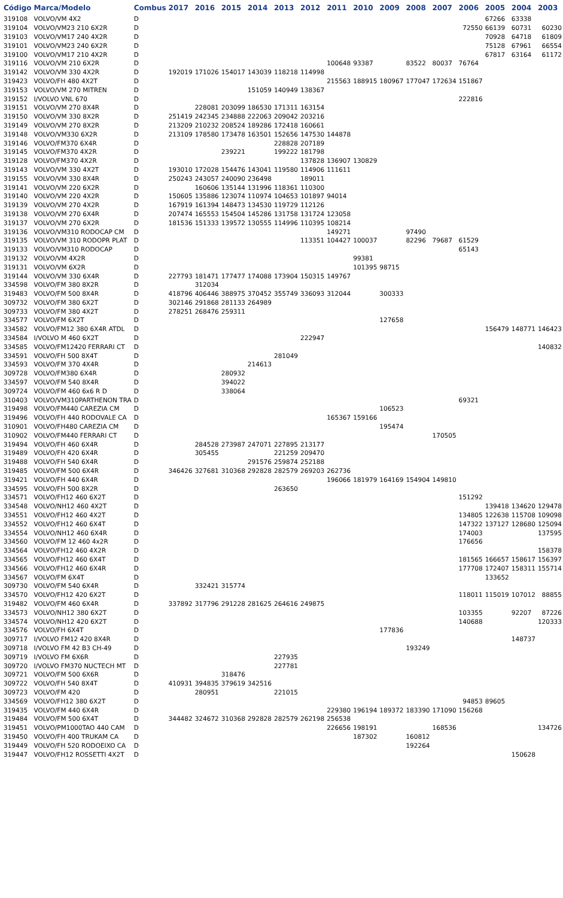| Código | Marca/Modelo | Combus | 2017 | 2016 | 2015 | 2014 | 2013 | 2012 | 2011 | 2010 | 2009 | 2008 | 2007 | 2006 | 2005 | 2004 | 2003 |
| --- | --- | --- | --- | --- | --- | --- | --- | --- | --- | --- | --- | --- | --- | --- | --- | --- | --- |
| 319108 | VOLVO/VM 4X2 | D | | | | | | | | | | | | | 67266 | 63338 | |
| 319104 | VOLVO/VM23 210 6X2R | D | | | | | | | | | | | | 72550 | 66139 | 60731 | 60230 |
| 319103 | VOLVO/VM17 240 4X2R | D | | | | | | | | | | | | | 70928 | 64718 | 61809 |
| 319101 | VOLVO/VM23 240 6X2R | D | | | | | | | | | | | | | 75128 | 67961 | 66554 |
| 319100 | VOLVO/VM17 210 4X2R | D | | | | | | | | | | | | | 67817 | 63164 | 61172 |
| 319116 | VOLVO/VM 210 6X2R | D | | | | | | | 100648 | 93387 | | 83522 | 80037 | 76764 | | | |
| 319142 | VOLVO/VM 330 4X2R | D | 192019 | 171026 | 154017 | 143039 | 118218 | 114998 | | | | | | | | | |
| 319423 | VOLVO/FH 480 4X2T | D | | | | | | | 215563 | 188915 | 180967 | 177047 | 172634 | 151867 | | | |
| 319153 | VOLVO/VM 270 MITREN | D | | | | 151059 | 140949 | 138367 | | | | | | | | | |
| 319152 | I/VOLVO VNL 670 | D | | | | | | | | | | | | 222816 | | | |
| 319151 | VOLVO/VM 270 8X4R | D | | 228081 | 203099 | 186530 | 171311 | 163154 | | | | | | | | | |
| 319150 | VOLVO/VM 330 8X2R | D | 251419 | 242345 | 234888 | 222063 | 209042 | 203216 | | | | | | | | | |
| 319149 | VOLVO/VM 270 8X2R | D | 213209 | 210232 | 208524 | 189286 | 172418 | 160661 | | | | | | | | | |
| 319148 | VOLVO/VM330 6X2R | D | 213109 | 178580 | 173478 | 163501 | 152656 | 147530 | 144878 | | | | | | | | |
| 319146 | VOLVO/FM370 6X4R | D | | | | | 228828 | 207189 | | | | | | | | | |
| 319145 | VOLVO/FM370 4X2R | D | | | 239221 | | 199222 | 181798 | | | | | | | | | |
| 319128 | VOLVO/FM370 4X2R | D | | | | | | 137828 | 136907 | 130829 | | | | | | | |
| 319143 | VOLVO/VM 330 4X2T | D | 193010 | 172028 | 154476 | 143041 | 119580 | 114906 | 111611 | | | | | | | | |
| 319155 | VOLVO/VM 330 8X4R | D | 250243 | 243057 | 240090 | 236498 | | 189011 | | | | | | | | | |
| 319141 | VOLVO/VM 220 6X2R | D | | 160606 | 135144 | 131996 | 118361 | 110300 | | | | | | | | | |
| 319140 | VOLVO/VM 220 4X2R | D | 150605 | 135886 | 123074 | 110974 | 104653 | 101897 | 94014 | | | | | | | | |
| 319139 | VOLVO/VM 270 4X2R | D | 167919 | 161394 | 148473 | 134530 | 119729 | 112126 | | | | | | | | | |
| 319138 | VOLVO/VM 270 6X4R | D | 207474 | 165553 | 154504 | 145286 | 131758 | 131724 | 123058 | | | | | | | | |
| 319137 | VOLVO/VM 270 6X2R | D | 181536 | 151333 | 139572 | 130555 | 114996 | 110395 | 108214 | | | | | | | | |
| 319136 | VOLVO/VM310 RODOCAP CM | D | | | | | | | 149271 | | | 97490 | | | | | |
| 319135 | VOLVO/VM 310 RODOPR PLAT | D | | | | | | 113351 | 104427 | 100037 | | 82296 | 79687 | 61529 | | | |
| 319133 | VOLVO/VM310 RODOCAP | D | | | | | | | | | | | | 65143 | | | |
| 319132 | VOLVO/VM 4X2R | D | | | | | | | | 99381 | | | | | | | |
| 319131 | VOLVO/VM 6X2R | D | | | | | | | | 101395 | 98715 | | | | | | |
| 319144 | VOLVO/VM 330 6X4R | D | 227793 | 181471 | 177477 | 174088 | 173904 | 150315 | 149767 | | | | | | | | |
| 334598 | VOLVO/FM 380 8X2R | D | | 312034 | | | | | | | | | | | | | |
| 319483 | VOLVO/FM 500 8X4R | D | 418796 | 406446 | 388975 | 370452 | 355749 | 336093 | 312044 | | 300333 | | | | | | |
| 309732 | VOLVO/FM 380 6X2T | D | 302146 | 291868 | 281133 | 264989 | | | | | | | | | | | |
| 309733 | VOLVO/FM 380 4X2T | D | 278251 | 268476 | 259311 | | | | | | | | | | | | |
| 334577 | VOLVO/FM 6X2T | D | | | | | | | | | 127658 | | | | | | |
| 334582 | VOLVO/FM12 380 6X4R ATDL | D | | | | | | | | | | | | | 156479 | 148771 | 146423 |
| 334584 | I/VOLVO M 460 6X2T | D | | | | | | 222947 | | | | | | | | | |
| 334585 | VOLVO/FM12420 FERRARI CT | D | | | | | | | | | | | | | | | 140832 |
| 334591 | VOLVO/FH 500 8X4T | D | | | | | 281049 | | | | | | | | | | |
| 334593 | VOLVO/FM 370 4X4R | D | | | | 214613 | | | | | | | | | | | |
| 309728 | VOLVO/FM380 6X4R | D | | | 280932 | | | | | | | | | | | | |
| 334597 | VOLVO/FM 540 8X4R | D | | | 394022 | | | | | | | | | | | | |
| 309724 | VOLVO/FM 460 6x6 R D | D | | | 338064 | | | | | | | | | | | | |
| 310403 | VOLVO/VM310PARTHENON TRA | D | | | | | | | | | | | | 69321 | | | |
| 319498 | VOLVO/FM440 CAREZIA CM | D | | | | | | | | | 106523 | | | | | | |
| 319496 | VOLVO/FH 440 RODOVALE CA | D | | | | | | | 165367 | 159166 | | | | | | | |
| 310901 | VOLVO/FH480 CAREZIA CM | D | | | | | | | | | 195474 | | | | | | |
| 310902 | VOLVO/FM440 FERRARI CT | D | | | | | | | | | | | 170505 | | | | |
| 319494 | VOLVO/FH 460 6X4R | D | | 284528 | 273987 | 247071 | 227895 | 213177 | | | | | | | | | |
| 319489 | VOLVO/FH 420 6X4R | D | | 305455 | | | 221259 | 209470 | | | | | | | | | |
| 319488 | VOLVO/FH 540 6X4R | D | | | | 291576 | 259874 | 252188 | | | | | | | | | |
| 319485 | VOLVO/FM 500 6X4R | D | 346426 | 327681 | 310368 | 292828 | 282579 | 269203 | 262736 | | | | | | | | |
| 319421 | VOLVO/FH 440 6X4R | D | | | | | | | 196066 | 181979 | 164169 | 154904 | 149810 | | | | |
| 334595 | VOLVO/FH 500 8X2R | D | | | | | 263650 | | | | | | | | | | |
| 334571 | VOLVO/FH12 460 6X2T | D | | | | | | | | | | | | 151292 | | | |
| 334548 | VOLVO/NH12 460 4X2T | D | | | | | | | | | | | | | 139418 | 134620 | 129478 |
| 334551 | VOLVO/FH12 460 4X2T | D | | | | | | | | | | | | 134805 | 122638 | 115708 | 109098 |
| 334552 | VOLVO/FH12 460 6X4T | D | | | | | | | | | | | | 147322 | 137127 | 128680 | 125094 |
| 334554 | VOLVO/NH12 460 6X4R | D | | | | | | | | | | | | 174003 | | | 137595 |
| 334560 | VOLVO/FM 12 460 4x2R | D | | | | | | | | | | | | 176656 | | | |
| 334564 | VOLVO/FH12 460 4X2R | D | | | | | | | | | | | | | | | 158378 |
| 334565 | VOLVO/FH12 460 6X4T | D | | | | | | | | | | | | 181565 | 166657 | 158617 | 156397 |
| 334566 | VOLVO/FH12 460 6X4R | D | | | | | | | | | | | | 177708 | 172407 | 158311 | 155714 |
| 334567 | VOLVO/FM 6X4T | D | | | | | | | | | | | | | 133652 | | |
| 309730 | VOLVO/FM 540 6X4R | D | | 332421 | 315774 | | | | | | | | | | | | |
| 334570 | VOLVO/FH12 420 6X2T | D | | | | | | | | | | | | 118011 | 115019 | 107012 | 88855 |
| 319482 | VOLVO/FM 460 6X4R | D | 337892 | 317796 | 291228 | 281625 | 264616 | 249875 | | | | | | | | | |
| 334573 | VOLVO/NH12 380 6X2T | D | | | | | | | | | | | | 103355 | | 92207 | 87226 |
| 334574 | VOLVO/NH12 420 6X2T | D | | | | | | | | | | | | 140688 | | | 120333 |
| 334576 | VOLVO/FH 6X4T | D | | | | | | | | | 177836 | | | | | | |
| 309717 | I/VOLVO FM12 420 8X4R | D | | | | | | | | | | | | | | 148737 | |
| 309718 | I/VOLVO FM 42 B3 CH-49 | D | | | | | | | | | | 193249 | | | | | |
| 309719 | I/VOLVO FM 6X6R | D | | | | | 227935 | | | | | | | | | | |
| 309720 | I/VOLVO FM370 NUCTECH MT | D | | | | | 227781 | | | | | | | | | | |
| 309721 | VOLVO/FM 500 6X6R | D | | | 318476 | | | | | | | | | | | | |
| 309722 | VOLVO/FH 540 8X4T | D | 410931 | 394835 | 379619 | 342516 | | | | | | | | | | | |
| 309723 | VOLVO/FM 420 | D | | 280951 | | | 221015 | | | | | | | | | | |
| 334569 | VOLVO/FH12 380 6X2T | D | | | | | | | | | | | | 94853 | 89605 | | |
| 319435 | VOLVO/FM 440 6X4R | D | | | | | | | 229380 | 196194 | 189372 | 183390 | 171090 | 156268 | | | |
| 319484 | VOLVO/FM 500 6X4T | D | 344482 | 324672 | 310368 | 292828 | 282579 | 262198 | 256538 | | | | | | | | |
| 319451 | VOLVO/PM1000TAO 440 CAM | D | | | | | | | 226656 | 198191 | | | 168536 | | | | 134726 |
| 319450 | VOLVO/FH 400 TRUKAM CA | D | | | | | | | | 187302 | | 160812 | | | | | |
| 319449 | VOLVO/FH 520 RODOEIXO CA | D | | | | | | | | | | 192264 | | | | | |
| 319447 | VOLVO/FH12 ROSSETTI 4X2T | D | | | | | | | | | | | | | | 150628 | |